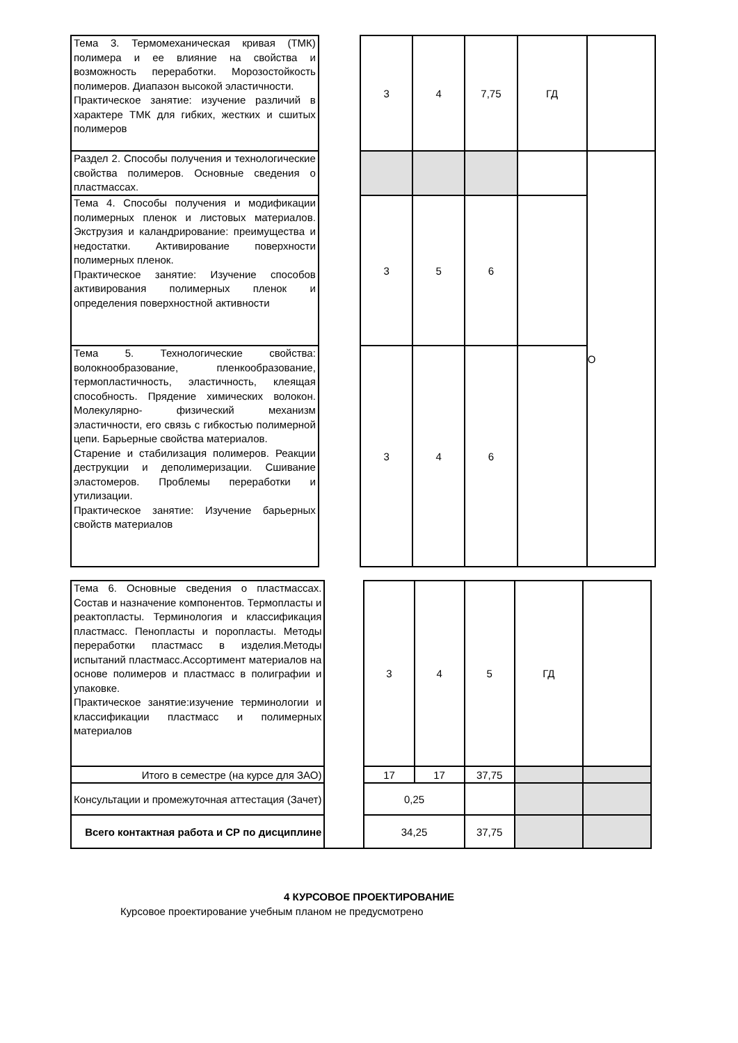| Тема 3. Термомеханическая кривая (ТМК) полимера и ее влияние на свойства и возможность переработки. Морозостойкость полимеров. Диапазон высокой эластичности. Практическое занятие: изучение различий в характере ТМК для гибких, жестких и сшитых полимеров | | 3 | 4 | 7,75 | ГД | |
| Раздел 2. Способы получения и технологические свойства полимеров. Основные сведения о пластмассах. | | | | | | О |
| Тема 4. Способы получения и модификации полимерных пленок и листовых материалов. Экструзия и каландрирование: преимущества и недостатки. Активирование поверхности полимерных пленок. Практическое занятие: Изучение способов активирования полимерных пленок и определения поверхностной активности | | 3 | 5 | 6 | | |
| Тема 5. Технологические свойства: волокнообразование, пленкообразование, термопластичность, эластичность, клеящая способность. Прядение химических волокон. Молекулярно- физический механизм эластичности, его связь с гибкостью полимерной цепи. Барьерные свойства материалов. Старение и стабилизация полимеров. Реакции деструкции и деполимеризации. Сшивание эластомеров. Проблемы переработки и утилизации. Практическое занятие: Изучение барьерных свойств материалов | | 3 | 4 | 6 | | |
| Тема 6. Основные сведения о пластмассах. Состав и назначение компонентов. Термопласты и реактопласты. Терминология и классификация пластмасс. Пенопласты и поропласты. Методы переработки пластмасс в изделия.Методы испытаний пластмасс.Ассортимент материалов на основе полимеров и пластмасс в полиграфии и упаковке. Практическое занятие:изучение терминологии и классификации пластмасс и полимерных материалов | | 3 | 4 | 5 | ГД | |
| Итого в семестре (на курсе для ЗАО) | | 17 | 17 | 37,75 | | |
| Консультации и промежуточная аттестация (Зачет) | | 0,25 | | | | |
| Всего контактная работа и СР по дисциплине | | 34,25 | | 37,75 | | |
4 КУРСОВОЕ ПРОЕКТИРОВАНИЕ
Курсовое проектирование учебным планом не предусмотрено